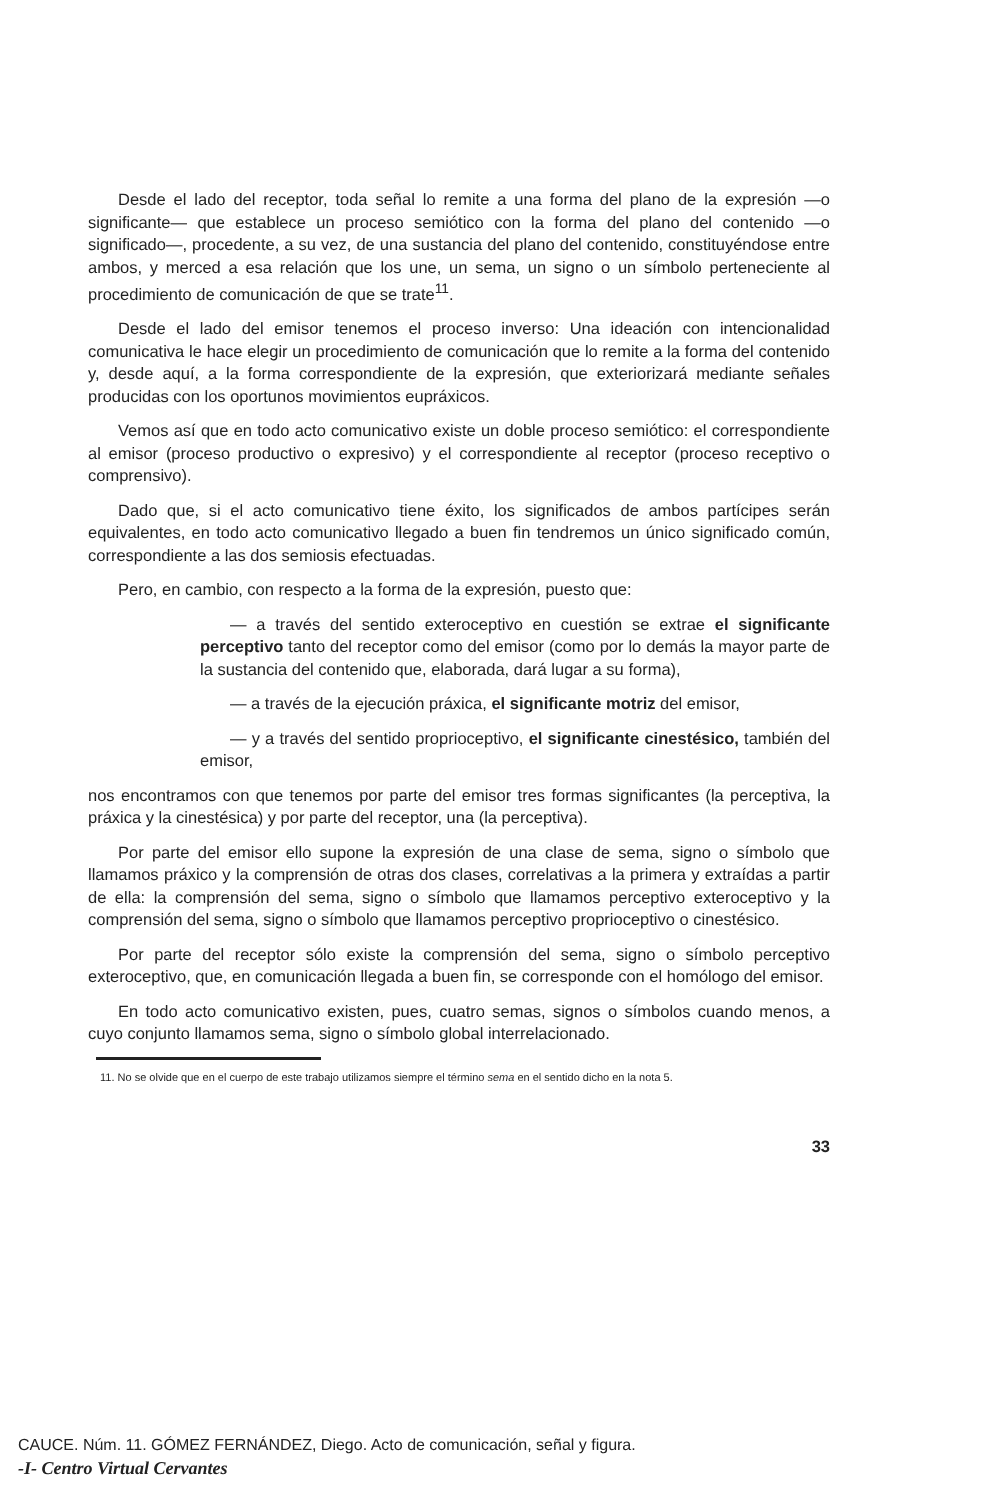Desde el lado del receptor, toda señal lo remite a una forma del plano de la expresión —o significante— que establece un proceso semiótico con la forma del plano del contenido —o significado—, procedente, a su vez, de una sustancia del plano del contenido, constituyéndose entre ambos, y merced a esa relación que los une, un sema, un signo o un símbolo perteneciente al procedimiento de comunicación de que se trate<sup>11</sup>.
Desde el lado del emisor tenemos el proceso inverso: Una ideación con intencionalidad comunicativa le hace elegir un procedimiento de comunicación que lo remite a la forma del contenido y, desde aquí, a la forma correspondiente de la expresión, que exteriorizará mediante señales producidas con los oportunos movimientos eupráxicos.
Vemos así que en todo acto comunicativo existe un doble proceso semiótico: el correspondiente al emisor (proceso productivo o expresivo) y el correspondiente al receptor (proceso receptivo o comprensivo).
Dado que, si el acto comunicativo tiene éxito, los significados de ambos partícipes serán equivalentes, en todo acto comunicativo llegado a buen fin tendremos un único significado común, correspondiente a las dos semiosis efectuadas.
Pero, en cambio, con respecto a la forma de la expresión, puesto que:
— a través del sentido exteroceptivo en cuestión se extrae el significante perceptivo tanto del receptor como del emisor (como por lo demás la mayor parte de la sustancia del contenido que, elaborada, dará lugar a su forma),
— a través de la ejecución práxica, el significante motriz del emisor,
— y a través del sentido proprioceptivo, el significante cinestésico, también del emisor,
nos encontramos con que tenemos por parte del emisor tres formas significantes (la perceptiva, la práxica y la cinestésica) y por parte del receptor, una (la perceptiva).
Por parte del emisor ello supone la expresión de una clase de sema, signo o símbolo que llamamos práxico y la comprensión de otras dos clases, correlativas a la primera y extraídas a partir de ella: la comprensión del sema, signo o símbolo que llamamos perceptivo exteroceptivo y la comprensión del sema, signo o símbolo que llamamos perceptivo proprioceptivo o cinestésico.
Por parte del receptor sólo existe la comprensión del sema, signo o símbolo perceptivo exteroceptivo, que, en comunicación llegada a buen fin, se corresponde con el homólogo del emisor.
En todo acto comunicativo existen, pues, cuatro semas, signos o símbolos cuando menos, a cuyo conjunto llamamos sema, signo o símbolo global interrelacionado.
11. No se olvide que en el cuerpo de este trabajo utilizamos siempre el término sema en el sentido dicho en la nota 5.
33
CAUCE. Núm. 11. GÓMEZ FERNÁNDEZ, Diego. Acto de comunicación, señal y figura.
-I- Centro Virtual Cervantes